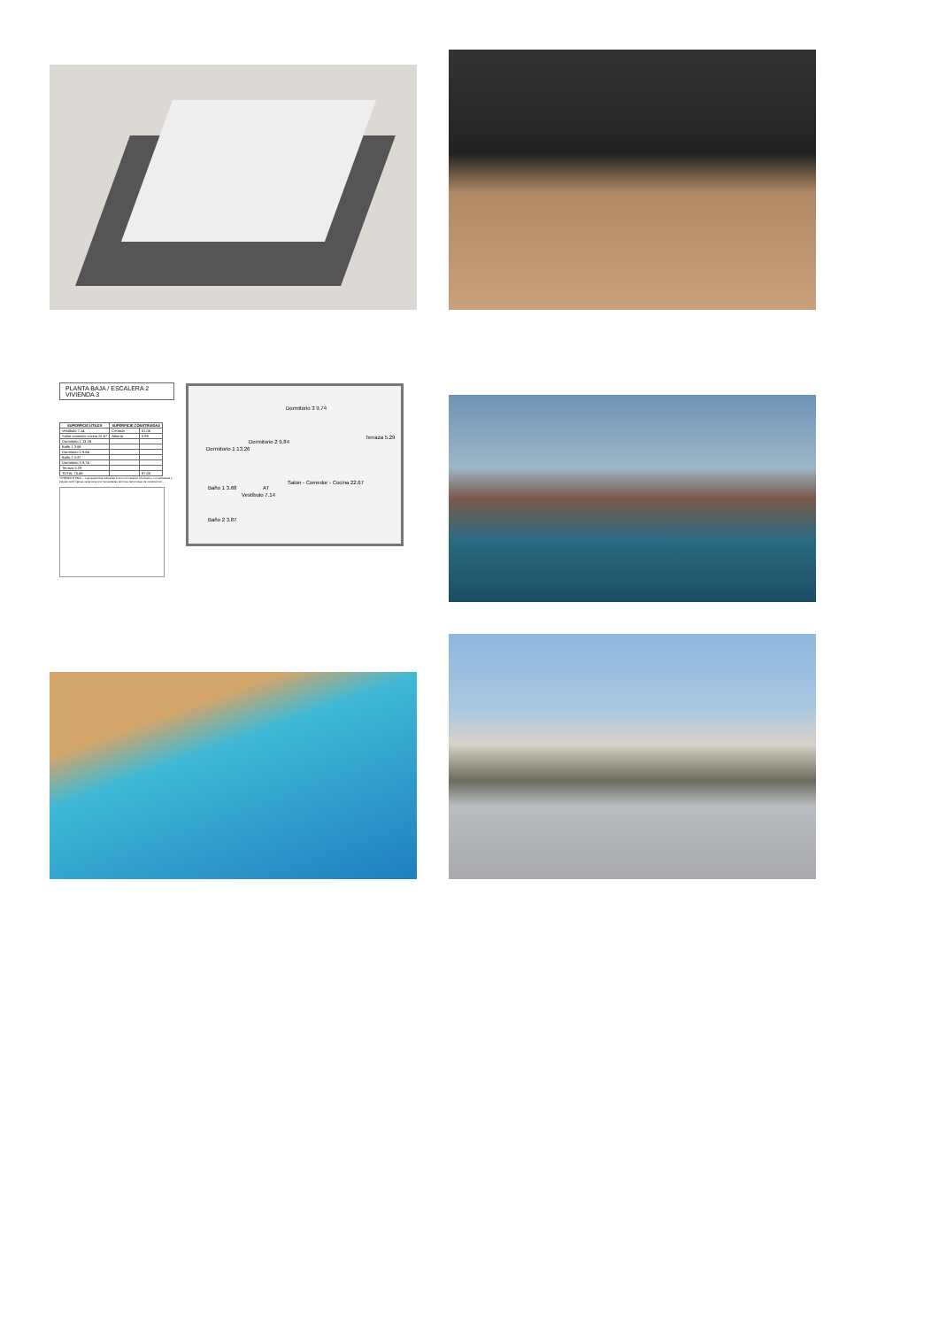PLANTA BAJA / ESCALERA 2
VIVIENDA 3
| SUPERFICIE UTILES | SUPERFICIE CONSTRUIDAS | |
| --- | --- | --- |
| Vestíbulo 7.14 | Cerrada | 81.06 |
| Salon-comedor-cocina 22.67 | Abierta | 5.99 |
| Dormitorio 1 13.26 | | |
| Baño 1 3.68 | | |
| Dormitorio 2 9.84 | | |
| Baño 2 3.87 | | |
| Dormitorio 3 9.74 | | |
| Terraza 5.29 | | |
| TOTAL 75.49 | | 87.05 |
VIVIENDA 3/ PB/A — Las superficies indicadas lo son con carácter informativo, no contractual y pueden sufrir ligeras variaciones por necesidades técnicas del proceso de construcción.
Dormitorio 3 9.74
Dormitorio 1 13.26
Dormitorio 2 9.84
Terraza 5.29
Salon - Comedor - Cocina 22.67
Baño 1 3.68
Vestíbulo 7.14
AT
Baño 2 3.87